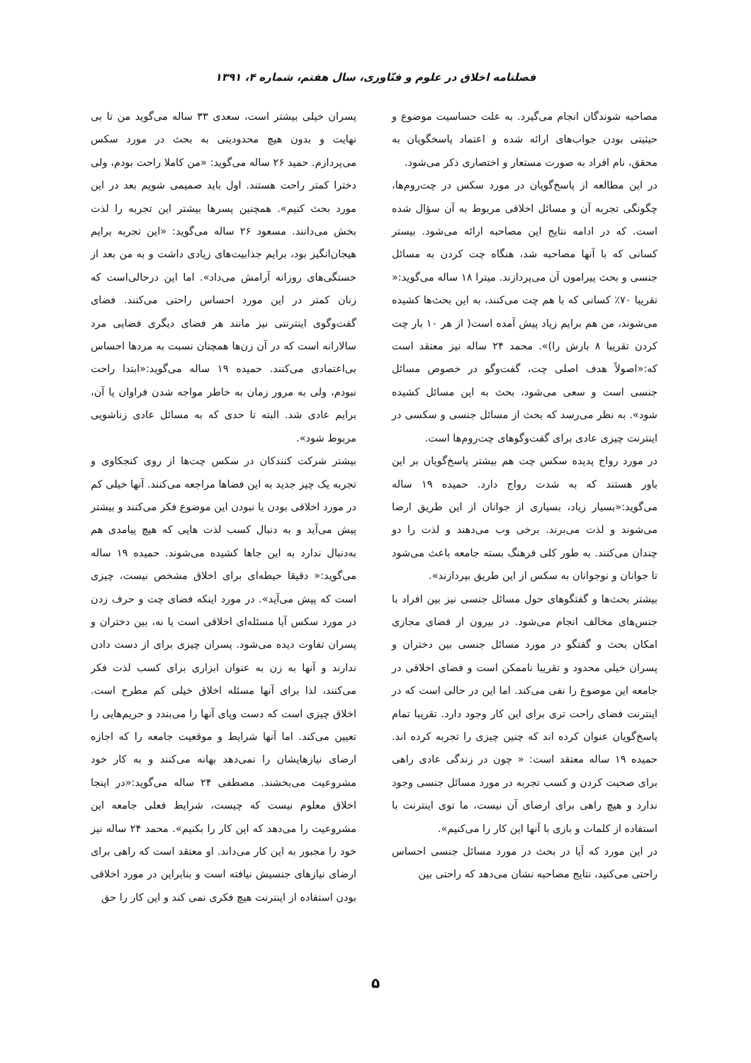فصلنامه اخلاق در علوم و فنّاوری، سال هفتم، شماره ۴، ۱۳۹۱
مصاحبه شوندگان انجام می‌گیرد. به علت حساسیت موضوع و حیثیتی بودن جواب‌های ارائه شده و اعتماد پاسخگویان به محقق، نام افراد به صورت مستعار و اختصاری ذکر می‌شود.
در این مطالعه از پاسخ‌گویان در مورد سکس در چت‌روم‌ها، چگونگی تجربه آن و مسائل اخلاقی مربوط به آن سؤال شده است. که در ادامه نتایج این مصاحبه ارائه می‌شود. بیستر کسانی که با آنها مصاحبه شد، هنگاه چت کردن به مسائل جنسی و بحث پیرامون آن می‌پردازند. میترا ۱۸ ساله می‌گوید:« تقریبا ۷۰٪ کسانی که با هم چت می‌کنند، به این بحث‌ها کشیده می‌شوند، من هم برایم زیاد پیش آمده است( از هر ۱۰ بار چت کردن تقریبا ۸ بارش را)». محمد ۲۴ ساله نیز معتقد است که:«اصولاً هدف اصلی چت، گفت‌وگو در خصوص مسائل جنسی است و سعی می‌شود، بحث به این مسائل کشیده شود». به نظر می‌رسد که بحث از مسائل جنسی و سکسی در اینترنت چیزی عادی برای گفت‌وگوهای چت‌روم‌ها است.
در مورد رواج پدیده سکس چت هم بیشتر پاسخ‌گویان بر این باور هستند که به شدت رواج دارد. حمیده ۱۹ ساله می‌گوید:«بسیار زیاد، بسیاری از جوانان از این طریق ارضا می‌شوند و لذت می‌برند. برخی وب می‌دهند و لذت را دو چندان می‌کنند. به طور کلی فرهنگ بسته جامعه باعث می‌شود تا جوانان و نوجوانان به سکس از این طریق بپردازند».
بیشتر بحث‌ها و گفتگوهای حول مسائل جنسی نیز بین افراد با جنس‌های مخالف انجام می‌شود. در بیرون از فضای مجازی امکان بحث و گفتگو در مورد مسائل جنسی بین دختران و پسران خیلی محدود و تقریبا ناممکن است و فضای اخلاقی در جامعه این موضوع را نفی می‌کند. اما این در حالی است که در اینترنت فضای راحت تری برای این کار وجود دارد. تقریبا تمام پاسخ‌گویان عنوان کرده اند که چنین چیزی را تجربه کرده اند. حمیده ۱۹ ساله معتقد است: « چون در زندگی عادی راهی برای صحبت کردن و کسب تجربه در مورد مسائل جنسی وجود ندارد و هیچ راهی برای ارضای آن نیست، ما توی اینترنت با استفاده از کلمات و بازی با آنها این کار را می‌کنیم».
در این مورد که آیا در بحث در مورد مسائل جنسی احساس راحتی می‌کنید، نتایج مصاحبه نشان می‌دهد که راحتی بین
پسران خیلی بیشتر است، سعدی ۳۳ ساله می‌گوید من تا بی نهایت و بدون هیچ محدودیتی به بحث در مورد سکس می‌پردازم. حمید ۲۶ ساله می‌گوید: «من کاملا راحت بودم، ولی دخترا کمتر راحت هستند. اول باید صمیمی شویم بعد در این مورد بحث کنیم». همچنین پسرها بیشتر این تجربه را لذت بخش می‌دانند. مسعود ۲۶ ساله می‌گوید: «این تجربه برایم هیجان‌انگیز بود، برایم جذابیت‌های زیادی داشت و به من بعد از خستگی‌های روزانه آرامش می‌داد». اما این درحالی‌است که زنان کمتر در این مورد احساس راحتی می‌کنند. فضای گفت‌وگوی اینترنتی نیز مانند هر فضای دیگری فضایی مرد سالارانه است که در آن زن‌ها همچنان نسبت به مردها احساس بی‌اعتمادی می‌کنند. حمیده ۱۹ ساله می‌گوید:«ابتدا راحت نبودم، ولی به مرور زمان به خاطر مواجه شدن فراوان یا آن، برایم عادی شد. البته تا حدی که به مسائل عادی زناشویی مربوط شود».
بیشتر شرکت کنندکان در سکس چت‌ها از روی کنجکاوی و تجربه یک چیز جدید به این فضاها مراجعه می‌کنند. آنها خیلی کم در مورد اخلاقی بودن یا نبودن این موضوع فکر می‌کنند و بیشتر پیش می‌آید و به دنبال کسب لذت هایی که هیچ پیامدی هم به‌دنبال ندارد به این جاها کشیده می‌شوند. حمیده ۱۹ ساله می‌گوید:« دقیقا حیطه‌ای برای اخلاق مشخص نیست، چیزی است که پیش می‌آید». در مورد اینکه فضای چت و حرف زدن در مورد سکس آیا مسئله‌ای اخلاقی است یا نه، بین دختران و پسران تفاوت دیده می‌شود. پسران چیزی برای از دست دادن ندارند و آنها به زن به عنوان ابزاری برای کسب لذت فکر می‌کنند، لذا برای آنها مسئله اخلاق خیلی کم مطرح است. اخلاق چیزی است که دست وپای آنها را می‌بندد و حریم‌هایی را تعیین می‌کند. اما آنها شرایط و موقعیت جامعه را که اجازه ارضای نیازهایشان را نمی‌دهد بهانه می‌کنند و به کار خود مشروعیت می‌بخشند. مصطفی ۲۴ ساله می‌گوید:«در اینجا اخلاق معلوم نیست که چیست، شرایط فعلی جامعه این مشروعیت را می‌دهد که این کار را بکنیم». محمد ۲۴ ساله نیز خود را مجبور به این کار می‌داند. او معتقد است که راهی برای ارضای نیازهای جنسیش نیافته است و بنابراین در مورد اخلاقی بودن استفاده از اینترنت هیچ فکری نمی کند و این کار را حق
۵